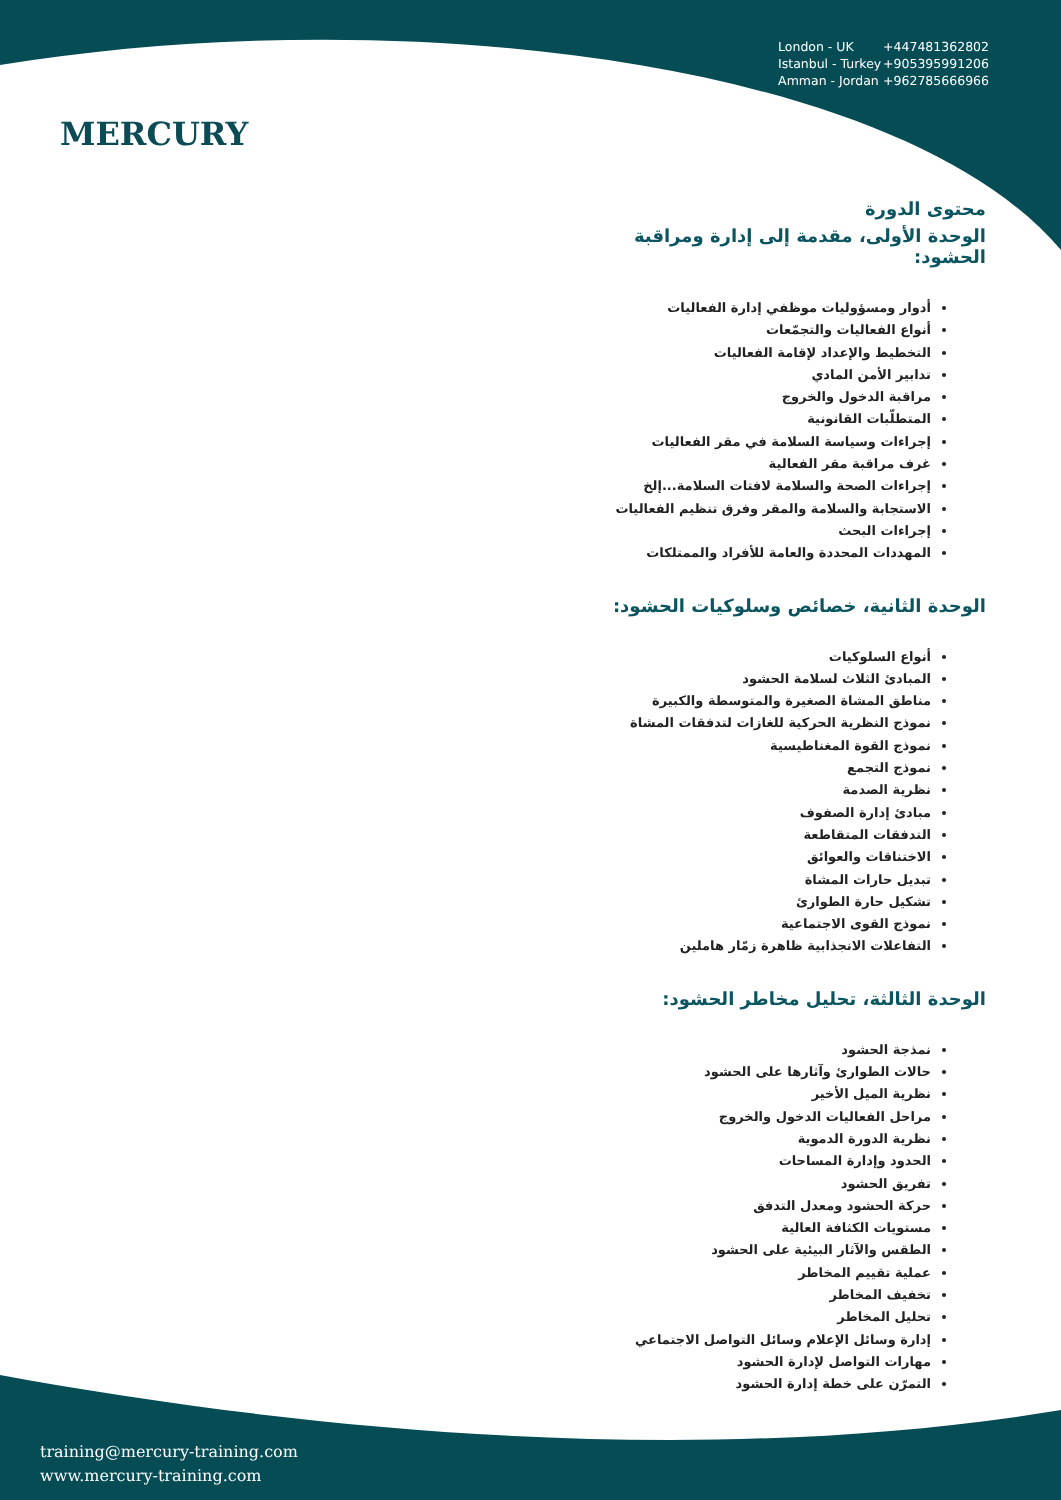MERCURY
London - UK +447481362802
Istanbul - Turkey +905395991206
Amman - Jordan +962785666966
محتوى الدورة
الوحدة الأولى، مقدمة إلى إدارة ومراقبة الحشود:
أدوار ومسؤوليات موظفي إدارة الفعاليات
أنواع الفعاليات والتجمّعات
التخطيط والإعداد لإقامة الفعاليات
تدابير الأمن المادي
مراقبة الدخول والخروج
المتطلّبات القانونية
إجراءات وسياسة السلامة في مقر الفعاليات
غرف مراقبة مقر الفعالية
إجراءات الصحة والسلامة لافتات السلامة...إلخ
الاستجابة والسلامة والمقر وفرق تنظيم الفعاليات
إجراءات البحث
المهددات المحددة والعامة للأفراد والممتلكات
الوحدة الثانية، خصائص وسلوكيات الحشود:
أنواع السلوكيات
المبادئ الثلاث لسلامة الحشود
مناطق المشاة الصغيرة والمتوسطة والكبيرة
نموذج النظرية الحركية للغازات لتدفقات المشاة
نموذج القوة المغناطيسية
نموذج التجمع
نظرية الصدمة
مبادئ إدارة الصفوف
التدفقات المتقاطعة
الاختناقات والعوائق
تبديل حارات المشاة
تشكيل حارة الطوارئ
نموذج القوى الاجتماعية
التفاعلات الانجذابية ظاهرة زمّار هاملين
الوحدة الثالثة، تحليل مخاطر الحشود:
نمذجة الحشود
حالات الطوارئ وآثارها على الحشود
نظرية الميل الأخير
مراحل الفعاليات الدخول والخروج
نظرية الدورة الدموية
الحدود وإدارة المساحات
تفريق الحشود
حركة الحشود ومعدل التدفق
مستويات الكثافة العالية
الطقس والآثار البيئية على الحشود
عملية تقييم المخاطر
تخفيف المخاطر
تحليل المخاطر
إدارة وسائل الإعلام وسائل التواصل الاجتماعي
مهارات التواصل لإدارة الحشود
التمرّن على خطة إدارة الحشود
training@mercury-training.com
www.mercury-training.com